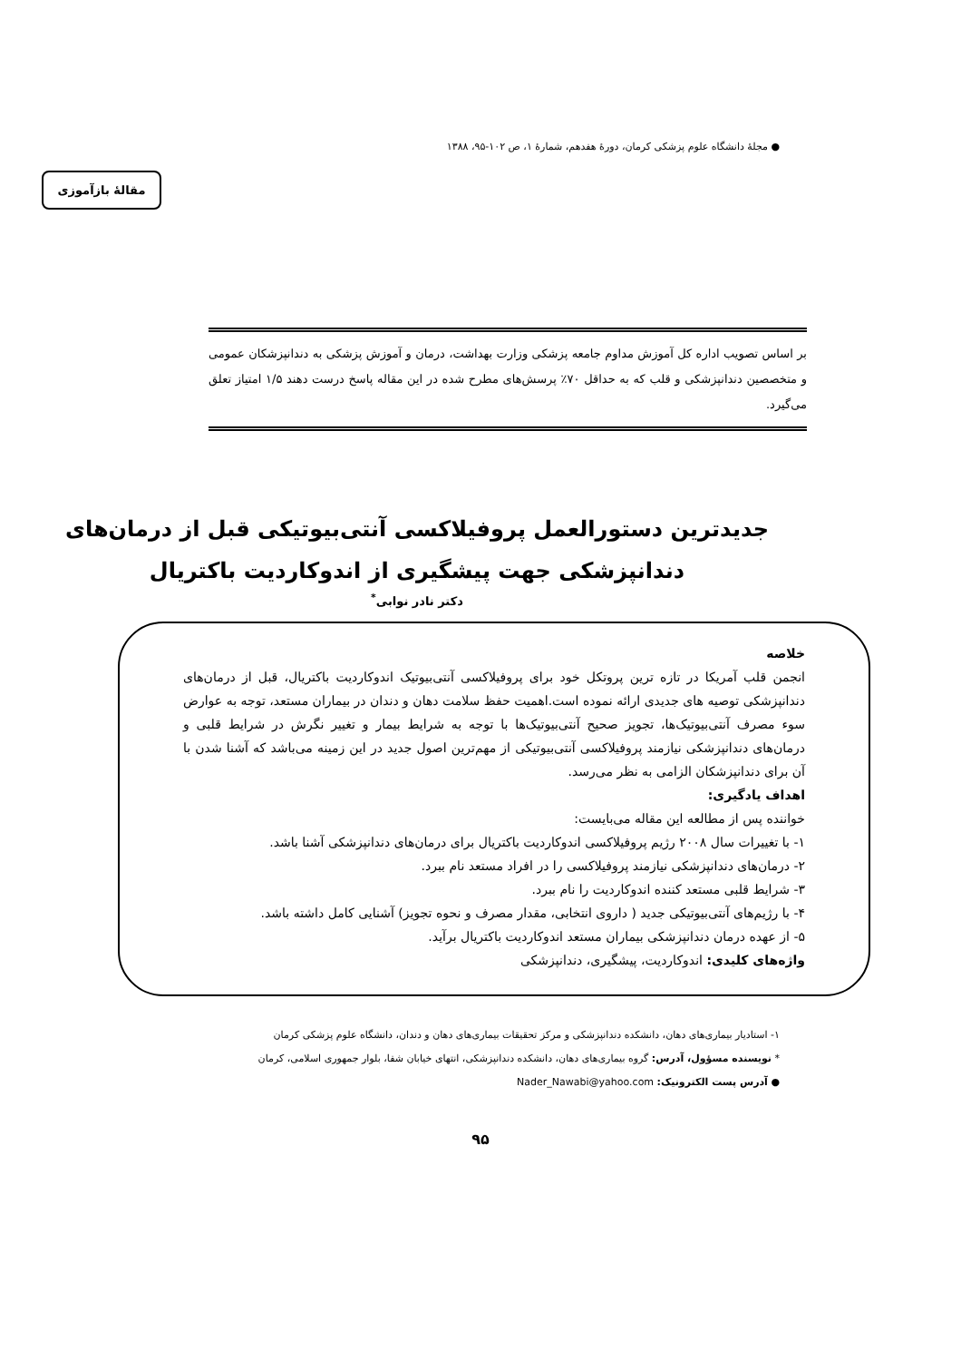● مجلهٔ دانشگاه علوم پزشکی کرمان، دورهٔ هفدهم، شمارهٔ ۱، ص ۱۰۲-۹۵، ۱۳۸۸
مقالهٔ بازآموزی
بر اساس تصویب اداره کل آموزش مداوم جامعه پزشکی وزارت بهداشت، درمان و آموزش پزشکی به دندانپزشکان عمومی و متخصصین دندانپزشکی و قلب که به حداقل ۷۰٪ پرسش‌های مطرح شده در این مقاله پاسخ درست دهند ۱/۵ امتیاز تعلق می‌گیرد.
جدیدترین دستورالعمل پروفیلاکسی آنتی‌بیوتیکی قبل از درمان‌های دندانپزشکی جهت پیشگیری از اندوکاردیت باکتریال
دکتر نادر نوابی<sup>*</sup>
خلاصه
انجمن قلب آمریکا در تازه ترین پروتکل خود برای پروفیلاکسی آنتی‌بیوتیک اندوکاردیت باکتریال، قبل از درمان‌های دندانپزشکی توصیه های جدیدی ارائه نموده است.اهمیت حفظ سلامت دهان و دندان در بیماران مستعد، توجه به عوارض سوء مصرف آنتی‌بیوتیک‌ها، تجویز صحیح آنتی‌بیوتیک‌ها با توجه به شرایط بیمار و تغییر نگرش در شرایط قلبی و درمان‌های دندانپزشکی نیازمند پروفیلاکسی آنتی‌بیوتیکی از مهم‌ترین اصول جدید در این زمینه می‌باشد که آشنا شدن با آن برای دندانپزشکان الزامی به نظر می‌رسد.
اهداف یادگیری:
خواننده پس از مطالعه این مقاله می‌بایست:
۱- با تغییرات سال ۲۰۰۸ رژیم پروفیلاکسی اندوکاردیت باکتریال برای درمان‌های دندانپزشکی آشنا باشد.
۲- درمان‌های دندانپزشکی نیازمند پروفیلاکسی را در افراد مستعد نام ببرد.
۳- شرایط قلبی مستعد کننده اندوکاردیت را نام ببرد.
۴- با رژیم‌های آنتی‌بیوتیکی جدید ( داروی انتخابی، مقدار مصرف و نحوه تجویز) آشنایی کامل داشته باشد.
۵- از عهده درمان دندانپزشکی بیماران مستعد اندوکاردیت باکتریال برآید.
واژه‌های کلیدی: اندوکاردیت، پیشگیری، دندانپزشکی
۱- استادیار بیماری‌های دهان، دانشکده دندانپزشکی و مرکز تحقیقات بیماری‌های دهان و دندان، دانشگاه علوم پزشکی کرمان
* نویسنده مسؤول، آدرس: گروه بیماری‌های دهان، دانشکده دندانپزشکی، انتهای خیابان شفا، بلوار جمهوری اسلامی، کرمان
● آدرس پست الکترونیک: Nader_Nawabi@yahoo.com
۹۵